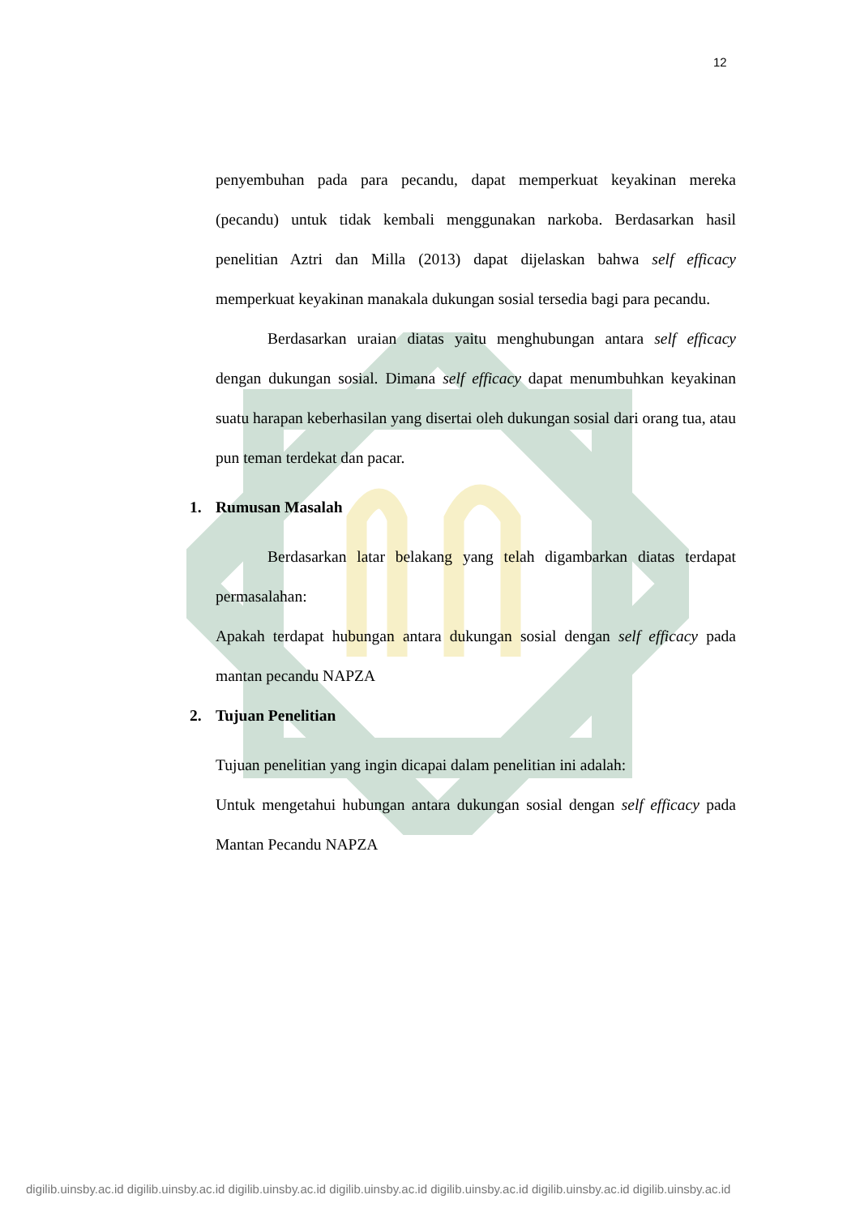12
penyembuhan pada para pecandu, dapat memperkuat keyakinan mereka (pecandu) untuk tidak kembali menggunakan narkoba. Berdasarkan hasil penelitian Aztri dan Milla (2013) dapat dijelaskan bahwa self efficacy memperkuat keyakinan manakala dukungan sosial tersedia bagi para pecandu.
Berdasarkan uraian diatas yaitu menghubungan antara self efficacy dengan dukungan sosial. Dimana self efficacy dapat menumbuhkan keyakinan suatu harapan keberhasilan yang disertai oleh dukungan sosial dari orang tua, atau pun teman terdekat dan pacar.
1. Rumusan Masalah
Berdasarkan latar belakang yang telah digambarkan diatas terdapat permasalahan:
Apakah terdapat hubungan antara dukungan sosial dengan self efficacy pada mantan pecandu NAPZA
2. Tujuan Penelitian
Tujuan penelitian yang ingin dicapai dalam penelitian ini adalah:
Untuk mengetahui hubungan antara dukungan sosial dengan self efficacy pada Mantan Pecandu NAPZA
digilib.uinsby.ac.id digilib.uinsby.ac.id digilib.uinsby.ac.id digilib.uinsby.ac.id digilib.uinsby.ac.id digilib.uinsby.ac.id digilib.uinsby.ac.id